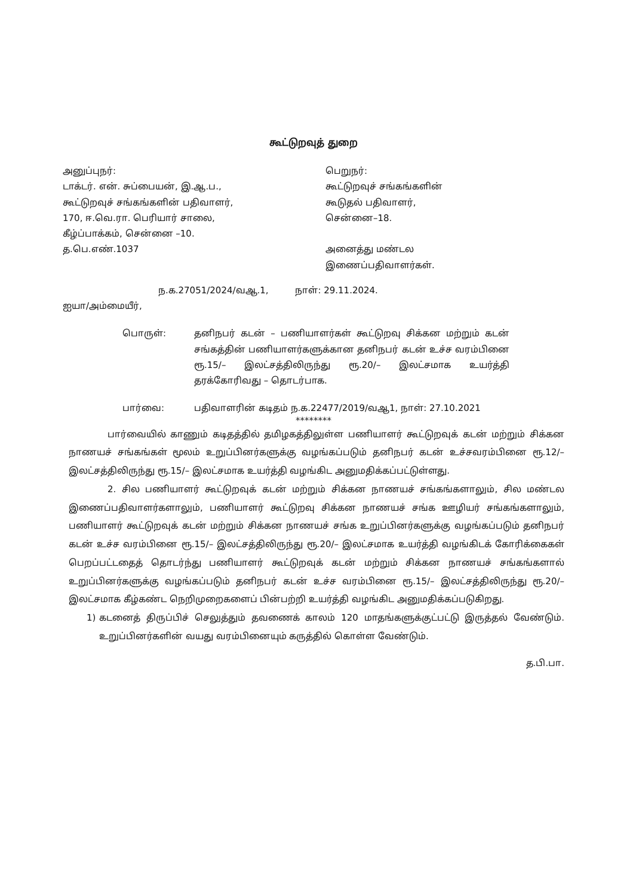கூட்டுறவுத் துறை
அனுப்புநர்:
டாக்டர். என். சுப்பையன், இ.ஆ.ப.,
கூட்டுறவுச் சங்கங்களின் பதிவாளர்,
170, ஈ.வெ.ரா. பெரியார் சாலை,
கீழ்ப்பாக்கம், சென்னை –10.
த.பெ.எண்.1037
பெறுநர்:
கூட்டுறவுச் சங்கங்களின்
கூடுதல் பதிவாளர்,
சென்னை–18.
அனைத்து மண்டல
இணைப்பதிவாளர்கள்.
ந.க.27051/2024/வஆ.1, நாள்: 29.11.2024.
ஐயா/அம்மையீர்,
பொருள்: தனிநபர் கடன் – பணியாளர்கள் கூட்டுறவு சிக்கன மற்றும் கடன் சங்கத்தின் பணியாளர்களுக்கான தனிநபர் கடன் உச்ச வரம்பினை ரூ.15/– இலட்சத்திலிருந்து ரூ.20/– இலட்சமாக உயர்த்தி தரக்கோரிவது – தொடர்பாக.
பார்வை: பதிவாளரின் கடிதம் ந.க.22477/2019/வஆ1, நாள்: 27.10.2021
********
பார்வையில் காணும் கடிதத்தில் தமிழகத்திலுள்ள பணியாளர் கூட்டுறவுக் கடன் மற்றும் சிக்கன நாணயச் சங்கங்கள் மூலம் உறுப்பினர்களுக்கு வழங்கப்படும் தனிநபர் கடன் உச்சவரம்பினை ரூ.12/– இலட்சத்திலிருந்து ரூ.15/– இலட்சமாக உயர்த்தி வழங்கிட அனுமதிக்கப்பட்டுள்ளது.
2. சில பணியாளர் கூட்டுறவுக் கடன் மற்றும் சிக்கன நாணயச் சங்கங்களாலும், சில மண்டல இணைப்பதிவாளர்களாலும், பணியாளர் கூட்டுறவு சிக்கன நாணயச் சங்க ஊழியர் சங்கங்களாலும், பணியாளர் கூட்டுறவுக் கடன் மற்றும் சிக்கன நாணயச் சங்க உறுப்பினர்களுக்கு வழங்கப்படும் தனிநபர் கடன் உச்ச வரம்பினை ரூ.15/– இலட்சத்திலிருந்து ரூ.20/– இலட்சமாக உயர்த்தி வழங்கிடக் கோரிக்கைகள் பெறப்பட்டதைத் தொடர்ந்து பணியாளர் கூட்டுறவுக் கடன் மற்றும் சிக்கன நாணயச் சங்கங்களால் உறுப்பினர்களுக்கு வழங்கப்படும் தனிநபர் கடன் உச்ச வரம்பினை ரூ.15/– இலட்சத்திலிருந்து ரூ.20/– இலட்சமாக கீழ்கண்ட நெறிமுறைகளைப் பின்பற்றி உயர்த்தி வழங்கிட அனுமதிக்கப்படுகிறது.
1) கடனைத் திருப்பிச் செலுத்தும் தவணைக் காலம் 120 மாதங்களுக்குட்பட்டு இருத்தல் வேண்டும். உறுப்பினர்களின் வயது வரம்பினையும் கருத்தில் கொள்ள வேண்டும்.
த.பி.பா.